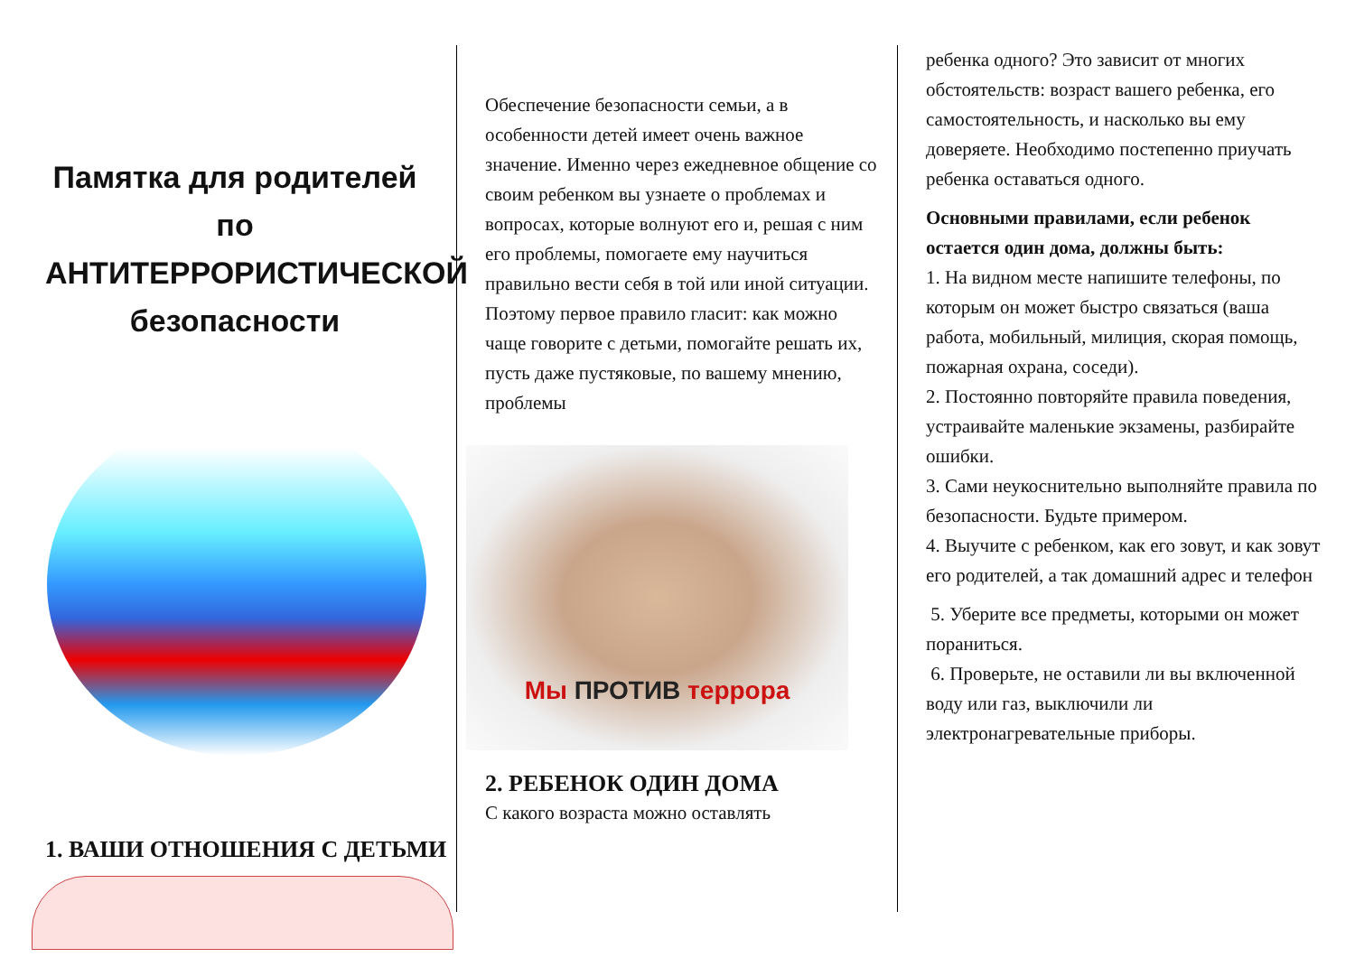Памятка для родителей по АНТИТЕРРОРИСТИЧЕСКОЙ безопасности
1. ВАШИ ОТНОШЕНИЯ С ДЕТЬМИ
Обеспечение безопасности семьи, а в особенности детей имеет очень важное значение. Именно через ежедневное общение со своим ребенком вы узнаете о проблемах и вопросах, которые волнуют его и, решая с ним его проблемы, помогаете ему научиться правильно вести себя в той или иной ситуации. Поэтому первое правило гласит: как можно чаще говорите с детьми, помогайте решать их, пусть даже пустяковые, по вашему мнению, проблемы
Мы ПРОТИВ террора
2. РЕБЕНОК ОДИН ДОМА
С какого возраста можно оставлять
ребенка одного? Это зависит от многих обстоятельств: возраст вашего ребенка, его самостоятельность, и насколько вы ему доверяете. Необходимо постепенно приучать ребенка оставаться одного.
Основными правилами, если ребенок остается один дома, должны быть:
1. На видном месте напишите телефоны, по которым он может быстро связаться (ваша работа, мобильный, милиция, скорая помощь, пожарная охрана, соседи).
2. Постоянно повторяйте правила поведения, устраивайте маленькие экзамены, разбирайте ошибки.
3. Сами неукоснительно выполняйте правила по безопасности. Будьте примером.
4. Выучите с ребенком, как его зовут, и как зовут его родителей, а так домашний адрес и телефон
5. Уберите все предметы, которыми он может пораниться.
6. Проверьте, не оставили ли вы включенной воду или газ, выключили ли электронагревательные приборы.